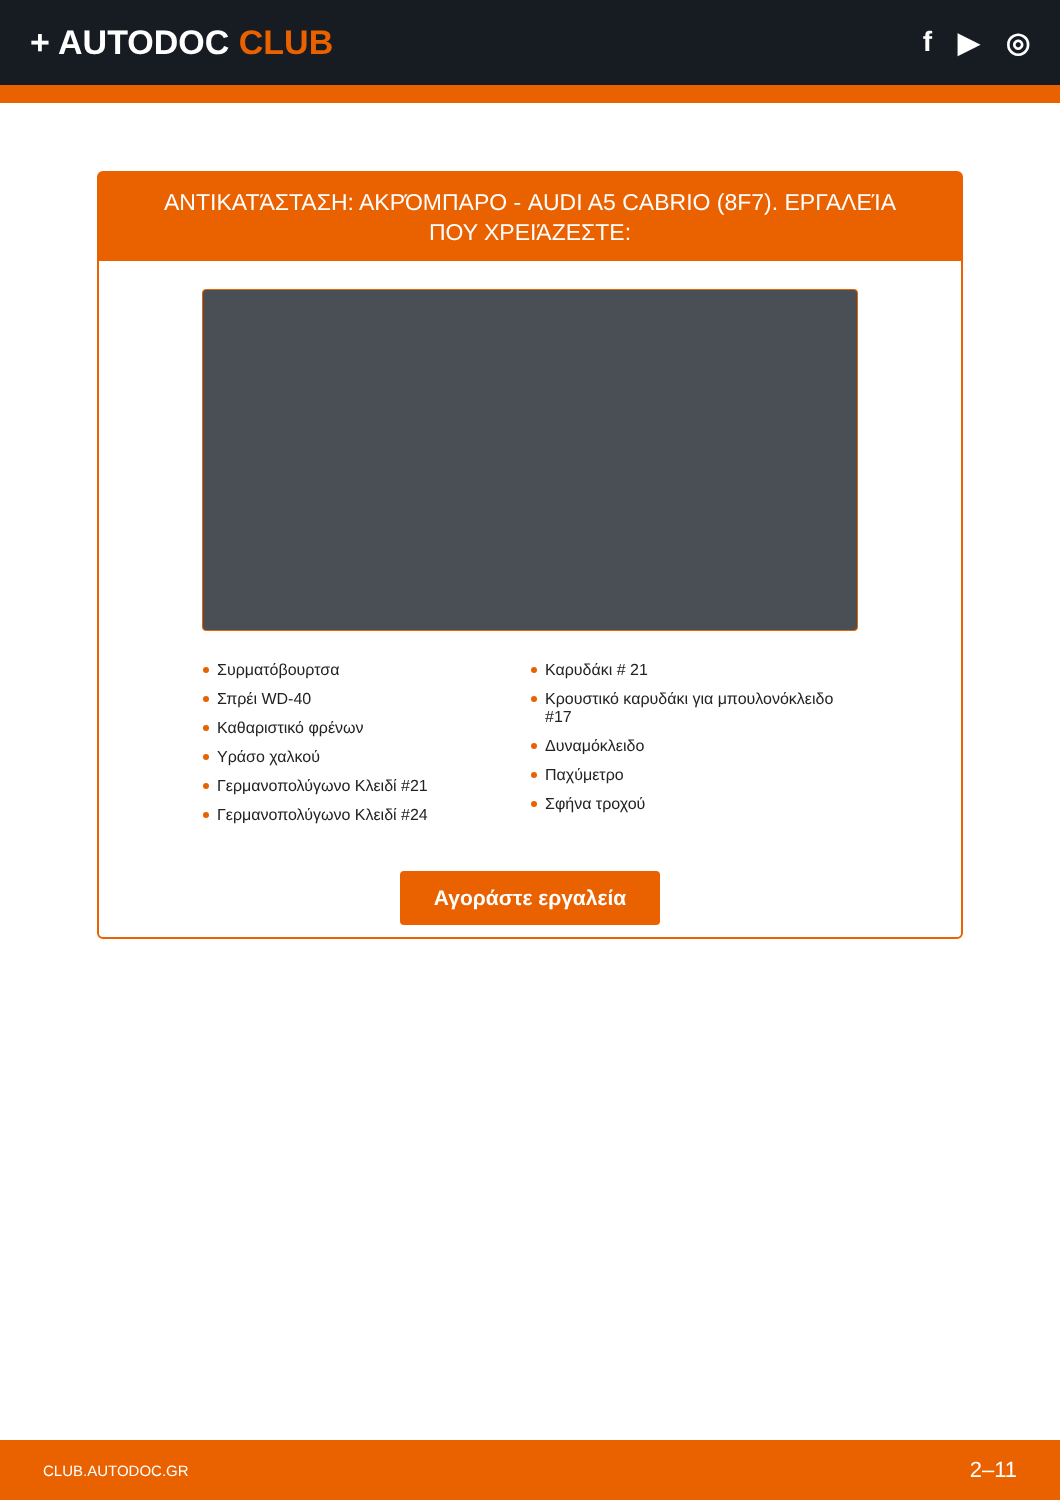+ AUTODOC CLUB
f ▶ ◎
ΑΝΤΙΚΑΤΆΣΤΑΣΗ: ΑΚΡΌΜΠΑΡΟ - AUDI A5 CABRIO (8F7). ΕΡΓΑΛΕΊΑ ΠΟΥ ΧΡΕΙΆΖΕΣΤΕ:
Συρματόβουρτσα
Σπρέι WD-40
Καθαριστικό φρένων
Υράσο χαλκού
Γερμανοπολύγωνο Κλειδί #21
Γερμανοπολύγωνο Κλειδί #24
Καρυδάκι # 21
Κρουστικό καρυδάκι για μπουλονόκλειδο #17
Δυναμόκλειδο
Παχύμετρο
Σφήνα τροχού
Αγοράστε εργαλεία
CLUB.AUTODOC.GR 2–11